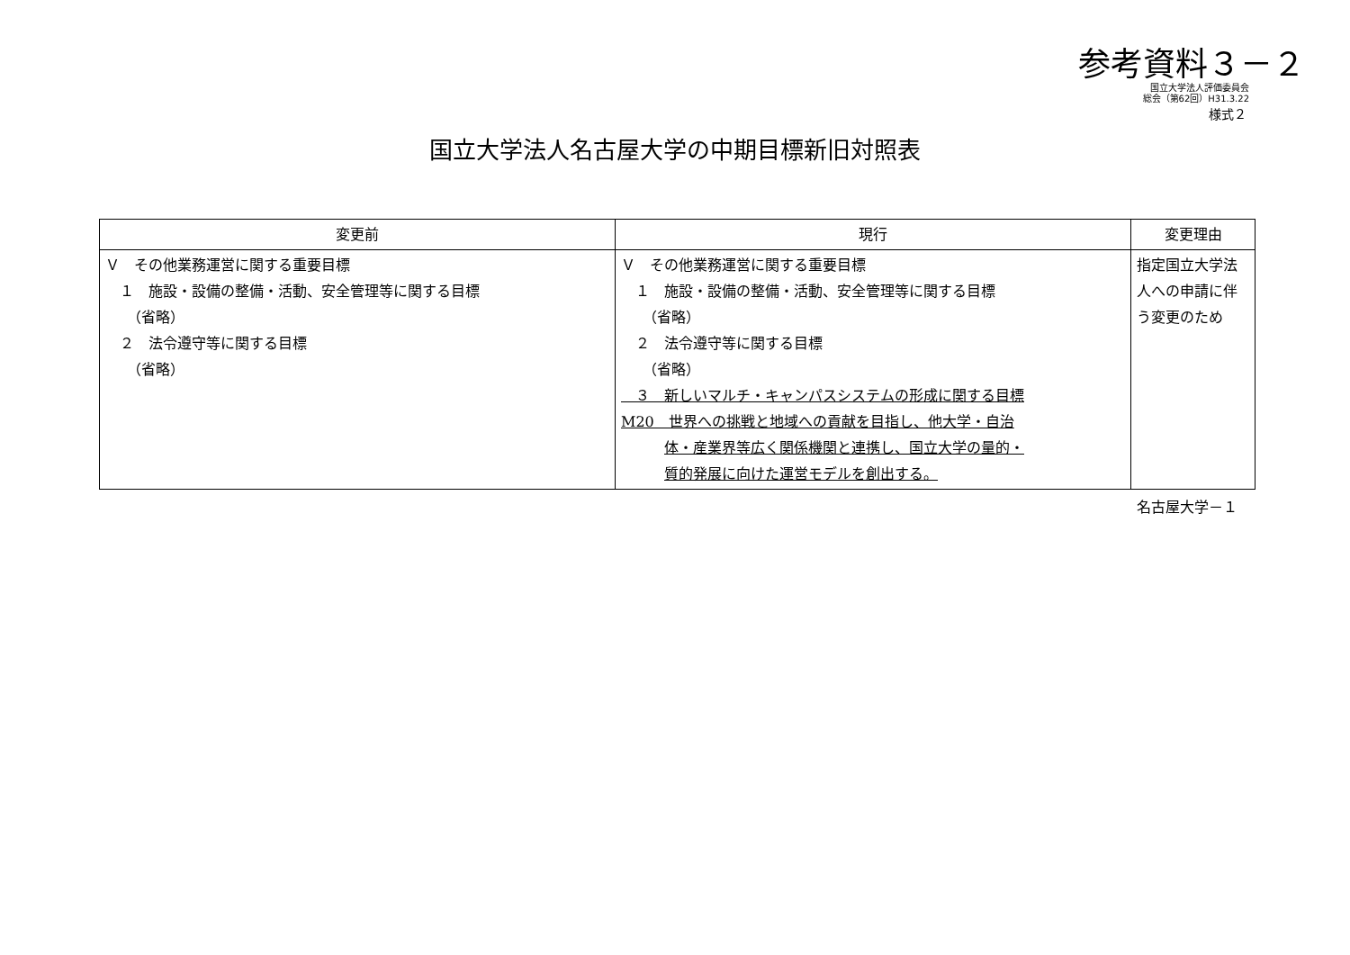参考資料３－２
国立大学法人評価委員会
総会（第62回）H31.3.22
様式２
国立大学法人名古屋大学の中期目標新旧対照表
| 変更前 | 現行 | 変更理由 |
| --- | --- | --- |
| Ｖ その他業務運営に関する重要目標 １ 施設・設備の整備・活動、安全管理等に関する目標 （省略） ２ 法令遵守等に関する目標 （省略） | Ｖ その他業務運営に関する重要目標 １ 施設・設備の整備・活動、安全管理等に関する目標 （省略） ２ 法令遵守等に関する目標 （省略） ３ 新しいマルチ・キャンパスシステムの形成に関する目標 M20 世界への挑戦と地域への貢献を目指し、他大学・自治 体・産業界等広く関係機関と連携し、国立大学の量的・ 質的発展に向けた運営モデルを創出する。 | 指定国立大学法人への申請に伴う変更のため |
名古屋大学－１